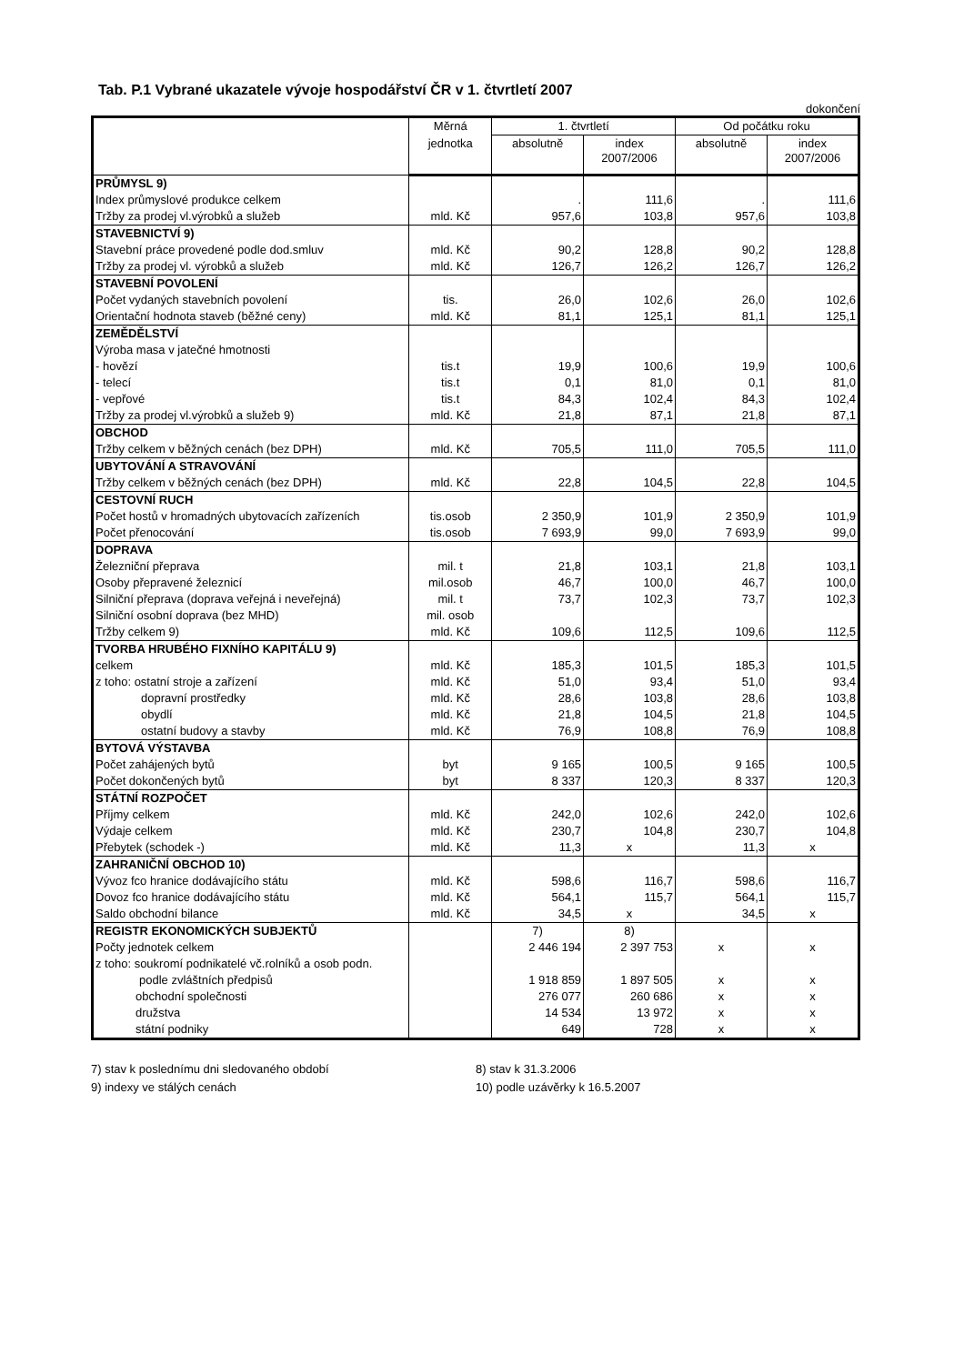Tab. P.1 Vybrané ukazatele vývoje hospodářství ČR v 1. čtvrtletí 2007
dokončení
| | Měrná | 1. čtvrtletí | | Od počátku roku | |
| --- | --- | --- | --- | --- | --- |
| | jednotka | absolutně | index 2007/2006 | absolutně | index 2007/2006 |
| PRŮMYSL 9) | | | | | |
| Index průmyslové produkce celkem | | . | 111,6 | . | 111,6 |
| Tržby za prodej vl.výrobků a služeb | mld. Kč | 957,6 | 103,8 | 957,6 | 103,8 |
| STAVEBNICTVÍ 9) | | | | | |
| Stavební práce provedené podle dod.smluv | mld. Kč | 90,2 | 128,8 | 90,2 | 128,8 |
| Tržby za prodej vl. výrobků a služeb | mld. Kč | 126,7 | 126,2 | 126,7 | 126,2 |
| STAVEBNÍ POVOLENÍ | | | | | |
| Počet vydaných stavebních povolení | tis. | 26,0 | 102,6 | 26,0 | 102,6 |
| Orientační hodnota staveb (běžné ceny) | mld. Kč | 81,1 | 125,1 | 81,1 | 125,1 |
| ZEMĚDĚLSTVÍ | | | | | |
| Výroba masa v jatečné hmotnosti | | | | | |
| - hovězí | tis.t | 19,9 | 100,6 | 19,9 | 100,6 |
| - telecí | tis.t | 0,1 | 81,0 | 0,1 | 81,0 |
| - vepřové | tis.t | 84,3 | 102,4 | 84,3 | 102,4 |
| Tržby za prodej vl.výrobků a služeb 9) | mld. Kč | 21,8 | 87,1 | 21,8 | 87,1 |
| OBCHOD | | | | | |
| Tržby celkem v běžných cenách (bez DPH) | mld. Kč | 705,5 | 111,0 | 705,5 | 111,0 |
| UBYTOVÁNÍ A STRAVOVÁNÍ | | | | | |
| Tržby celkem v běžných cenách (bez DPH) | mld. Kč | 22,8 | 104,5 | 22,8 | 104,5 |
| CESTOVNÍ RUCH | | | | | |
| Počet hostů v hromadných ubytovacích zařízeních | tis.osob | 2 350,9 | 101,9 | 2 350,9 | 101,9 |
| Počet přenocování | tis.osob | 7 693,9 | 99,0 | 7 693,9 | 99,0 |
| DOPRAVA | | | | | |
| Železniční přeprava | mil. t | 21,8 | 103,1 | 21,8 | 103,1 |
| Osoby přepravené železnicí | mil.osob | 46,7 | 100,0 | 46,7 | 100,0 |
| Silniční přeprava (doprava veřejná i neveřejná) | mil. t | 73,7 | 102,3 | 73,7 | 102,3 |
| Silniční osobní doprava (bez MHD) | mil. osob | | | | |
| Tržby celkem 9) | mld. Kč | 109,6 | 112,5 | 109,6 | 112,5 |
| TVORBA HRUBÉHO FIXNÍHO KAPITÁLU 9) | | | | | |
| celkem | mld. Kč | 185,3 | 101,5 | 185,3 | 101,5 |
| z toho: ostatní stroje a zařízení | mld. Kč | 51,0 | 93,4 | 51,0 | 93,4 |
| dopravní prostředky | mld. Kč | 28,6 | 103,8 | 28,6 | 103,8 |
| obydlí | mld. Kč | 21,8 | 104,5 | 21,8 | 104,5 |
| ostatní budovy a stavby | mld. Kč | 76,9 | 108,8 | 76,9 | 108,8 |
| BYTOVÁ VÝSTAVBA | | | | | |
| Počet zahájených bytů | byt | 9 165 | 100,5 | 9 165 | 100,5 |
| Počet dokončených bytů | byt | 8 337 | 120,3 | 8 337 | 120,3 |
| STÁTNÍ ROZPOČET | | | | | |
| Příjmy celkem | mld. Kč | 242,0 | 102,6 | 242,0 | 102,6 |
| Výdaje celkem | mld. Kč | 230,7 | 104,8 | 230,7 | 104,8 |
| Přebytek (schodek -) | mld. Kč | 11,3 | x | 11,3 | x |
| ZAHRANIČNÍ OBCHOD 10) | | | | | |
| Vývoz fco hranice dodávajícího státu | mld. Kč | 598,6 | 116,7 | 598,6 | 116,7 |
| Dovoz fco hranice dodávajícího státu | mld. Kč | 564,1 | 115,7 | 564,1 | 115,7 |
| Saldo obchodní bilance | mld. Kč | 34,5 | x | 34,5 | x |
| REGISTR EKONOMICKÝCH SUBJEKTŮ | | 7) | 8) | | |
| Počty jednotek celkem | | 2 446 194 | 2 397 753 | x | x |
| z toho: soukromí podnikatelé vč.rolníků a osob podn. | | | | | |
| podle zvláštních předpisů | | 1 918 859 | 1 897 505 | x | x |
| obchodní společnosti | | 276 077 | 260 686 | x | x |
| družstva | | 14 534 | 13 972 | x | x |
| státní podniky | | 649 | 728 | x | x |
7) stav k poslednímu dni sledovaného období
9) indexy ve stálých cenách
8) stav k 31.3.2006
10) podle uzávěrky k 16.5.2007